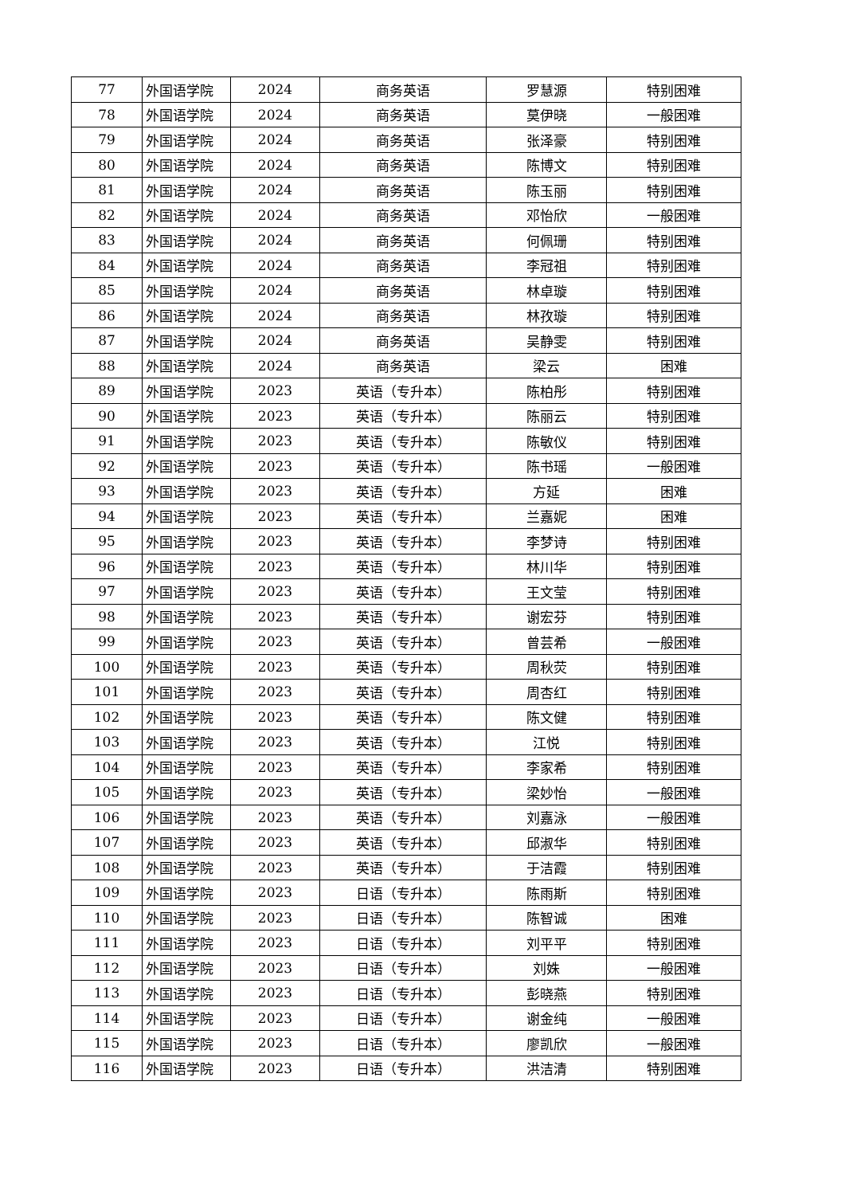| 77 | 外国语学院 | 2024 | 商务英语 | 罗慧源 | 特别困难 |
| 78 | 外国语学院 | 2024 | 商务英语 | 莫伊晓 | 一般困难 |
| 79 | 外国语学院 | 2024 | 商务英语 | 张泽豪 | 特别困难 |
| 80 | 外国语学院 | 2024 | 商务英语 | 陈博文 | 特别困难 |
| 81 | 外国语学院 | 2024 | 商务英语 | 陈玉丽 | 特别困难 |
| 82 | 外国语学院 | 2024 | 商务英语 | 邓怡欣 | 一般困难 |
| 83 | 外国语学院 | 2024 | 商务英语 | 何佩珊 | 特别困难 |
| 84 | 外国语学院 | 2024 | 商务英语 | 李冠祖 | 特别困难 |
| 85 | 外国语学院 | 2024 | 商务英语 | 林卓璇 | 特别困难 |
| 86 | 外国语学院 | 2024 | 商务英语 | 林孜璇 | 特别困难 |
| 87 | 外国语学院 | 2024 | 商务英语 | 吴静雯 | 特别困难 |
| 88 | 外国语学院 | 2024 | 商务英语 | 梁云 | 困难 |
| 89 | 外国语学院 | 2023 | 英语（专升本） | 陈柏彤 | 特别困难 |
| 90 | 外国语学院 | 2023 | 英语（专升本） | 陈丽云 | 特别困难 |
| 91 | 外国语学院 | 2023 | 英语（专升本） | 陈敏仪 | 特别困难 |
| 92 | 外国语学院 | 2023 | 英语（专升本） | 陈书瑶 | 一般困难 |
| 93 | 外国语学院 | 2023 | 英语（专升本） | 方延 | 困难 |
| 94 | 外国语学院 | 2023 | 英语（专升本） | 兰嘉妮 | 困难 |
| 95 | 外国语学院 | 2023 | 英语（专升本） | 李梦诗 | 特别困难 |
| 96 | 外国语学院 | 2023 | 英语（专升本） | 林川华 | 特别困难 |
| 97 | 外国语学院 | 2023 | 英语（专升本） | 王文莹 | 特别困难 |
| 98 | 外国语学院 | 2023 | 英语（专升本） | 谢宏芬 | 特别困难 |
| 99 | 外国语学院 | 2023 | 英语（专升本） | 曾芸希 | 一般困难 |
| 100 | 外国语学院 | 2023 | 英语（专升本） | 周秋荧 | 特别困难 |
| 101 | 外国语学院 | 2023 | 英语（专升本） | 周杏红 | 特别困难 |
| 102 | 外国语学院 | 2023 | 英语（专升本） | 陈文健 | 特别困难 |
| 103 | 外国语学院 | 2023 | 英语（专升本） | 江悦 | 特别困难 |
| 104 | 外国语学院 | 2023 | 英语（专升本） | 李家希 | 特别困难 |
| 105 | 外国语学院 | 2023 | 英语（专升本） | 梁妙怡 | 一般困难 |
| 106 | 外国语学院 | 2023 | 英语（专升本） | 刘嘉泳 | 一般困难 |
| 107 | 外国语学院 | 2023 | 英语（专升本） | 邱淑华 | 特别困难 |
| 108 | 外国语学院 | 2023 | 英语（专升本） | 于洁霞 | 特别困难 |
| 109 | 外国语学院 | 2023 | 日语（专升本） | 陈雨斯 | 特别困难 |
| 110 | 外国语学院 | 2023 | 日语（专升本） | 陈智诚 | 困难 |
| 111 | 外国语学院 | 2023 | 日语（专升本） | 刘平平 | 特别困难 |
| 112 | 外国语学院 | 2023 | 日语（专升本） | 刘姝 | 一般困难 |
| 113 | 外国语学院 | 2023 | 日语（专升本） | 彭晓燕 | 特别困难 |
| 114 | 外国语学院 | 2023 | 日语（专升本） | 谢金纯 | 一般困难 |
| 115 | 外国语学院 | 2023 | 日语（专升本） | 廖凯欣 | 一般困难 |
| 116 | 外国语学院 | 2023 | 日语（专升本） | 洪洁清 | 特别困难 |